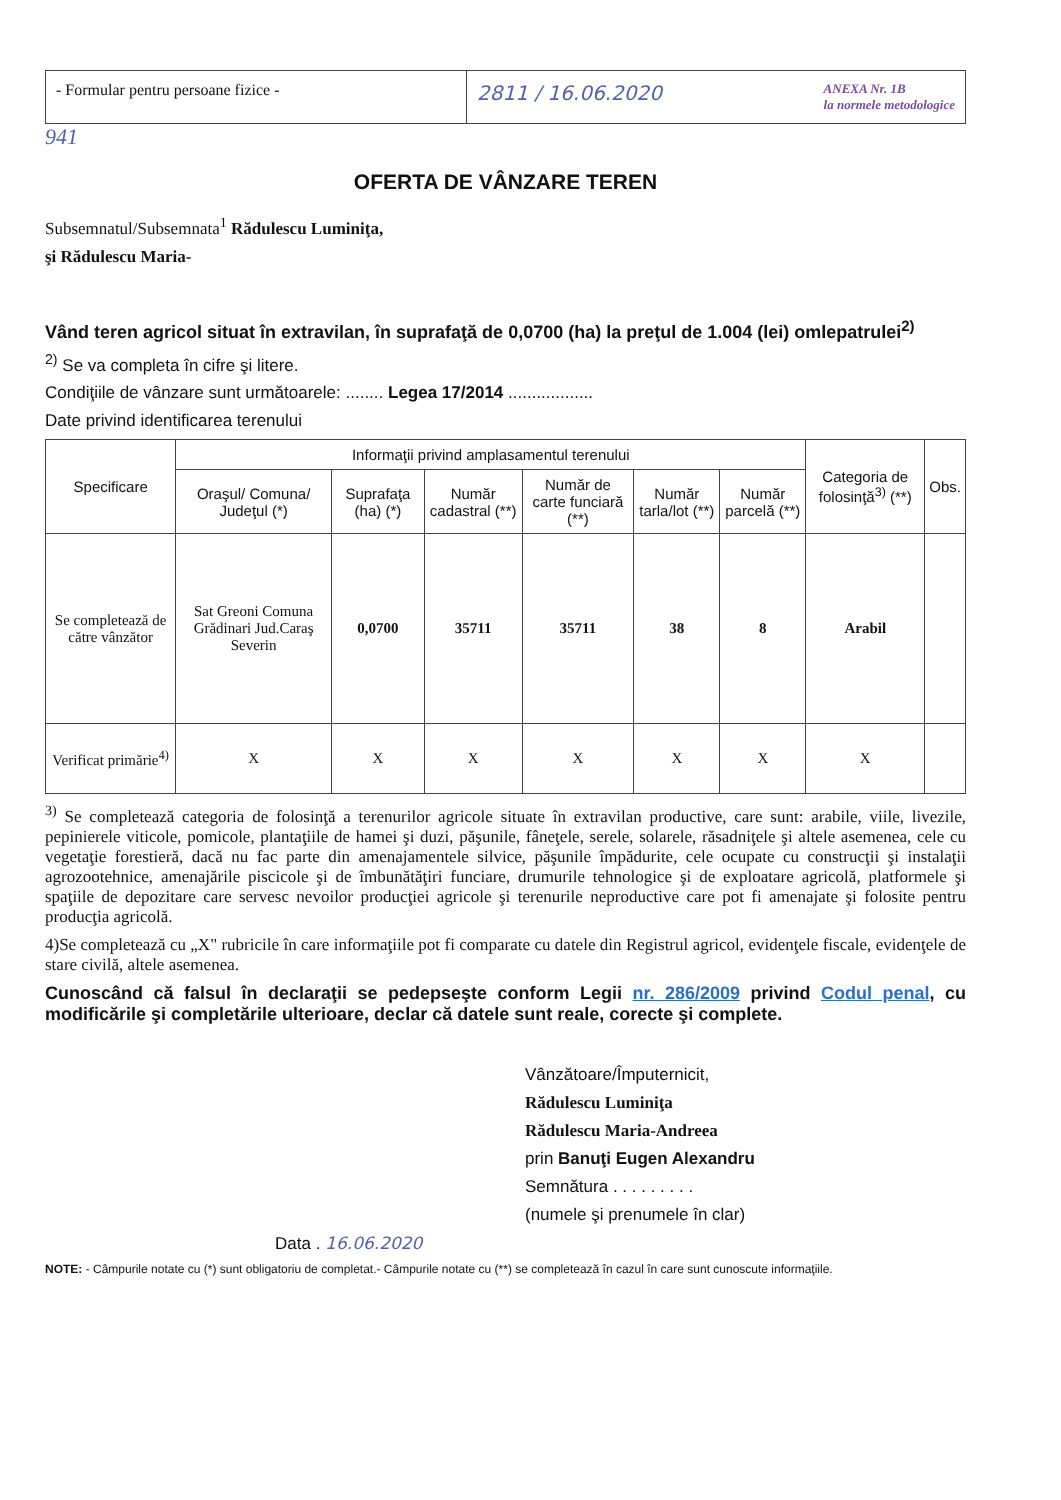- Formular pentru persoane fizice -
2811 / 16.06.2020
ANEXA Nr. 1B
la normele metodologice
941
OFERTA DE VÂNZARE TEREN
Subsemnatul/Subsemnata<sup>1</sup> Rădulescu Luminiţa,
şi Rădulescu Maria-
Vând teren agricol situat în extravilan, în suprafaţă de 0,0700 (ha) la preţul de 1.004 (lei) omlepatrulei<sup>2)</sup>
<sup>2)</sup> Se va completa în cifre şi litere.
Condiţiile de vânzare sunt următoarele: ........ Legea 17/2014 ..................
Date privind identificarea terenului
| Specificare | Informaţii privind amplasamentul terenului | | | | | | Categoria de folosinţă<sup>3)</sup> (**) | Obs. |
| --- | --- | --- | --- | --- | --- | --- | --- | --- |
| | Oraşul/ Comuna/ Judeţul (*) | Suprafaţa (ha) (*) | Număr cadastral (**) | Număr de carte funciară (**) | Număr tarla/lot (**) | Număr parcelă (**) | | |
| Se completează de către vânzător | Sat Greoni Comuna Grădinari Jud.Caraş Severin | 0,0700 | 35711 | 35711 | 38 | 8 | Arabil | |
| Verificat primărie<sup>4)</sup> | X | X | X | X | X | X | X | |
<sup>3)</sup> Se completează categoria de folosinţă a terenurilor agricole situate în extravilan productive, care sunt: arabile, viile, livezile, pepinierele viticole, pomicole, plantaţiile de hamei şi duzi, păşunile, fâneţele, serele, solarele, răsadniţele şi altele asemenea, cele cu vegetaţie forestieră, dacă nu fac parte din amenajamentele silvice, păşunile împădurite, cele ocupate cu construcţii şi instalaţii agrozootehnice, amenajările piscicole şi de îmbunătăţiri funciare, drumurile tehnologice şi de exploatare agricolă, platformele şi spaţiile de depozitare care servesc nevoilor producţiei agricole şi terenurile neproductive care pot fi amenajate şi folosite pentru producţia agricolă.
4)Se completează cu „X" rubricile în care informaţiile pot fi comparate cu datele din Registrul agricol, evidenţele fiscale, evidenţele de stare civilă, altele asemenea.
Cunoscând că falsul în declaraţii se pedepseşte conform Legii nr. 286/2009 privind Codul penal, cu modificările şi completările ulterioare, declar că datele sunt reale, corecte şi complete.
Vânzătoare/Împuternicit,
Rădulescu Luminiţa
Rădulescu Maria-Andreea
prin Banuţi Eugen Alexandru
Semnătura . . . . . . . . .
(numele şi prenumele în clar)
Data . 16.06.2020
NOTE: - Câmpurile notate cu (*) sunt obligatoriu de completat.- Câmpurile notate cu (**) se completează în cazul în care sunt cunoscute informaţiile.